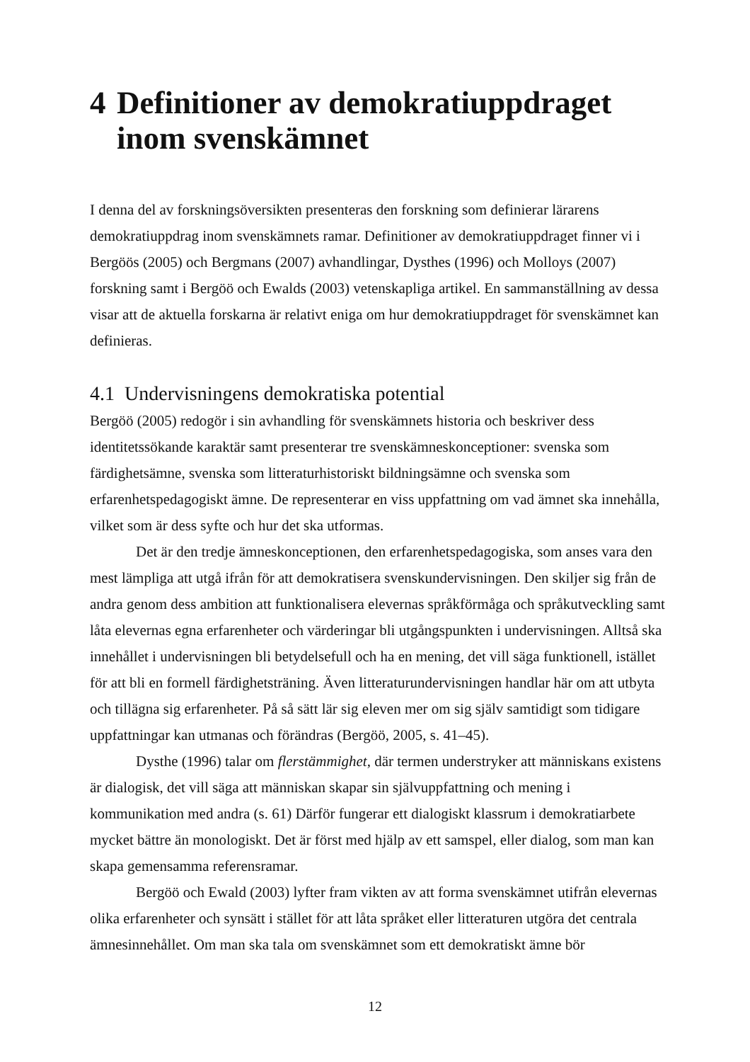4 Definitioner av demokratiuppdraget inom svenskämnet
I denna del av forskningsöversikten presenteras den forskning som definierar lärarens demokratiuppdrag inom svenskämnets ramar. Definitioner av demokratiuppdraget finner vi i Bergöös (2005) och Bergmans (2007) avhandlingar, Dysthes (1996) och Molloys (2007) forskning samt i Bergöö och Ewalds (2003) vetenskapliga artikel. En sammanställning av dessa visar att de aktuella forskarna är relativt eniga om hur demokratiuppdraget för svenskämnet kan definieras.
4.1 Undervisningens demokratiska potential
Bergöö (2005) redogör i sin avhandling för svenskämnets historia och beskriver dess identitetssökande karaktär samt presenterar tre svenskämneskonceptioner: svenska som färdighetsämne, svenska som litteraturhistoriskt bildningsämne och svenska som erfarenhetspedagogiskt ämne. De representerar en viss uppfattning om vad ämnet ska innehålla, vilket som är dess syfte och hur det ska utformas.
Det är den tredje ämneskonceptionen, den erfarenhetspedagogiska, som anses vara den mest lämpliga att utgå ifrån för att demokratisera svenskundervisningen. Den skiljer sig från de andra genom dess ambition att funktionalisera elevernas språkförmåga och språkutveckling samt låta elevernas egna erfarenheter och värderingar bli utgångspunkten i undervisningen. Alltså ska innehållet i undervisningen bli betydelsefull och ha en mening, det vill säga funktionell, istället för att bli en formell färdighetsträning. Även litteraturundervisningen handlar här om att utbyta och tillägna sig erfarenheter. På så sätt lär sig eleven mer om sig själv samtidigt som tidigare uppfattningar kan utmanas och förändras (Bergöö, 2005, s. 41–45).
Dysthe (1996) talar om flerstämmighet, där termen understryker att människans existens är dialogisk, det vill säga att människan skapar sin självuppfattning och mening i kommunikation med andra (s. 61) Därför fungerar ett dialogiskt klassrum i demokratiarbete mycket bättre än monologiskt. Det är först med hjälp av ett samspel, eller dialog, som man kan skapa gemensamma referensramar.
Bergöö och Ewald (2003) lyfter fram vikten av att forma svenskämnet utifrån elevernas olika erfarenheter och synsätt i stället för att låta språket eller litteraturen utgöra det centrala ämnesinnehållet. Om man ska tala om svenskämnet som ett demokratiskt ämne bör
12